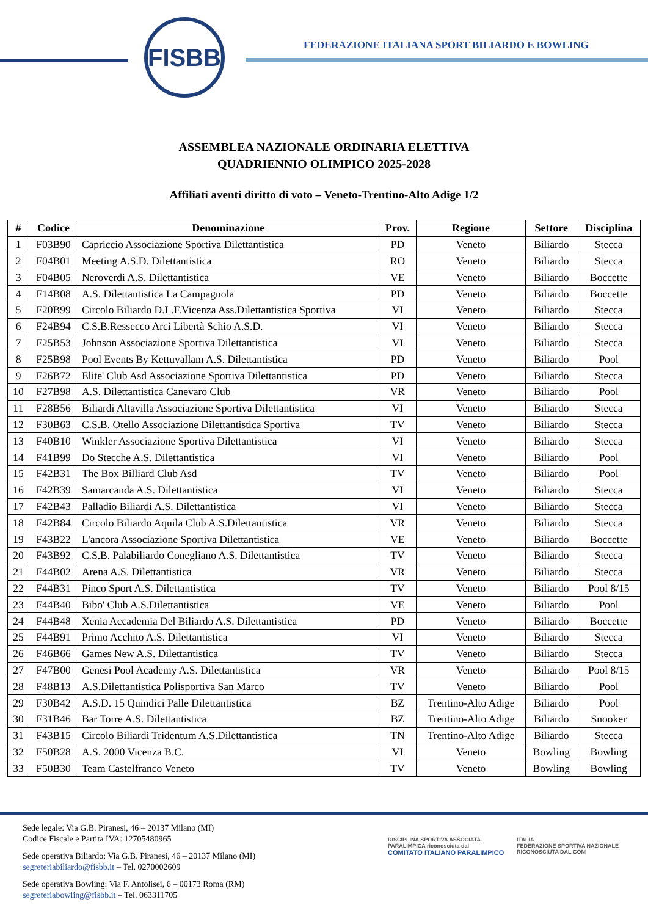FISBB
FEDERAZIONE ITALIANA SPORT BILIARDO E BOWLING
ASSEMBLEA NAZIONALE ORDINARIA ELETTIVA
QUADRIENNIO OLIMPICO 2025-2028
Affiliati aventi diritto di voto – Veneto-Trentino-Alto Adige 1/2
| # | Codice | Denominazione | Prov. | Regione | Settore | Disciplina |
| --- | --- | --- | --- | --- | --- | --- |
| 1 | F03B90 | Capriccio Associazione Sportiva Dilettantistica | PD | Veneto | Biliardo | Stecca |
| 2 | F04B01 | Meeting A.S.D. Dilettantistica | RO | Veneto | Biliardo | Stecca |
| 3 | F04B05 | Neroverdi A.S. Dilettantistica | VE | Veneto | Biliardo | Boccette |
| 4 | F14B08 | A.S. Dilettantistica La Campagnola | PD | Veneto | Biliardo | Boccette |
| 5 | F20B99 | Circolo Biliardo D.L.F.Vicenza Ass.Dilettantistica Sportiva | VI | Veneto | Biliardo | Stecca |
| 6 | F24B94 | C.S.B.Ressecco Arci Libertà Schio A.S.D. | VI | Veneto | Biliardo | Stecca |
| 7 | F25B53 | Johnson Associazione Sportiva Dilettantistica | VI | Veneto | Biliardo | Stecca |
| 8 | F25B98 | Pool Events By Kettuvallam A.S. Dilettantistica | PD | Veneto | Biliardo | Pool |
| 9 | F26B72 | Elite' Club Asd Associazione Sportiva Dilettantistica | PD | Veneto | Biliardo | Stecca |
| 10 | F27B98 | A.S. Dilettantistica Canevaro Club | VR | Veneto | Biliardo | Pool |
| 11 | F28B56 | Biliardi Altavilla Associazione Sportiva Dilettantistica | VI | Veneto | Biliardo | Stecca |
| 12 | F30B63 | C.S.B. Otello Associazione Dilettantistica Sportiva | TV | Veneto | Biliardo | Stecca |
| 13 | F40B10 | Winkler Associazione Sportiva Dilettantistica | VI | Veneto | Biliardo | Stecca |
| 14 | F41B99 | Do Stecche A.S. Dilettantistica | VI | Veneto | Biliardo | Pool |
| 15 | F42B31 | The Box Billiard Club Asd | TV | Veneto | Biliardo | Pool |
| 16 | F42B39 | Samarcanda A.S. Dilettantistica | VI | Veneto | Biliardo | Stecca |
| 17 | F42B43 | Palladio Biliardi A.S. Dilettantistica | VI | Veneto | Biliardo | Stecca |
| 18 | F42B84 | Circolo Biliardo Aquila Club A.S.Dilettantistica | VR | Veneto | Biliardo | Stecca |
| 19 | F43B22 | L'ancora Associazione Sportiva Dilettantistica | VE | Veneto | Biliardo | Boccette |
| 20 | F43B92 | C.S.B. Palabiliardo Conegliano A.S. Dilettantistica | TV | Veneto | Biliardo | Stecca |
| 21 | F44B02 | Arena A.S. Dilettantistica | VR | Veneto | Biliardo | Stecca |
| 22 | F44B31 | Pinco Sport A.S. Dilettantistica | TV | Veneto | Biliardo | Pool 8/15 |
| 23 | F44B40 | Bibo' Club A.S.Dilettantistica | VE | Veneto | Biliardo | Pool |
| 24 | F44B48 | Xenia Accademia Del Biliardo A.S. Dilettantistica | PD | Veneto | Biliardo | Boccette |
| 25 | F44B91 | Primo Acchito A.S. Dilettantistica | VI | Veneto | Biliardo | Stecca |
| 26 | F46B66 | Games New A.S. Dilettantistica | TV | Veneto | Biliardo | Stecca |
| 27 | F47B00 | Genesi Pool Academy A.S. Dilettantistica | VR | Veneto | Biliardo | Pool 8/15 |
| 28 | F48B13 | A.S.Dilettantistica Polisportiva San Marco | TV | Veneto | Biliardo | Pool |
| 29 | F30B42 | A.S.D. 15 Quindici Palle Dilettantistica | BZ | Trentino-Alto Adige | Biliardo | Pool |
| 30 | F31B46 | Bar Torre A.S. Dilettantistica | BZ | Trentino-Alto Adige | Biliardo | Snooker |
| 31 | F43B15 | Circolo Biliardi Tridentum A.S.Dilettantistica | TN | Trentino-Alto Adige | Biliardo | Stecca |
| 32 | F50B28 | A.S. 2000 Vicenza B.C. | VI | Veneto | Bowling | Bowling |
| 33 | F50B30 | Team Castelfranco Veneto | TV | Veneto | Bowling | Bowling |
Sede legale: Via G.B. Piranesi, 46 – 20137 Milano (MI)
Codice Fiscale e Partita IVA: 12705480965
Sede operativa Biliardo: Via G.B. Piranesi, 46 – 20137 Milano (MI)
segreteriabiliardo@fisbb.it – Tel. 0270002609
Sede operativa Bowling: Via F. Antolisei, 6 – 00173 Roma (RM)
segreteriabowling@fisbb.it – Tel. 063311705
DISCIPLINA SPORTIVA ASSOCIATA PARALIMPICA riconosciuta dal
COMITATO ITALIANO PARALIMPICO
ITALIA
FEDERAZIONE SPORTIVA NAZIONALE RICONOSCIUTA DAL CONI